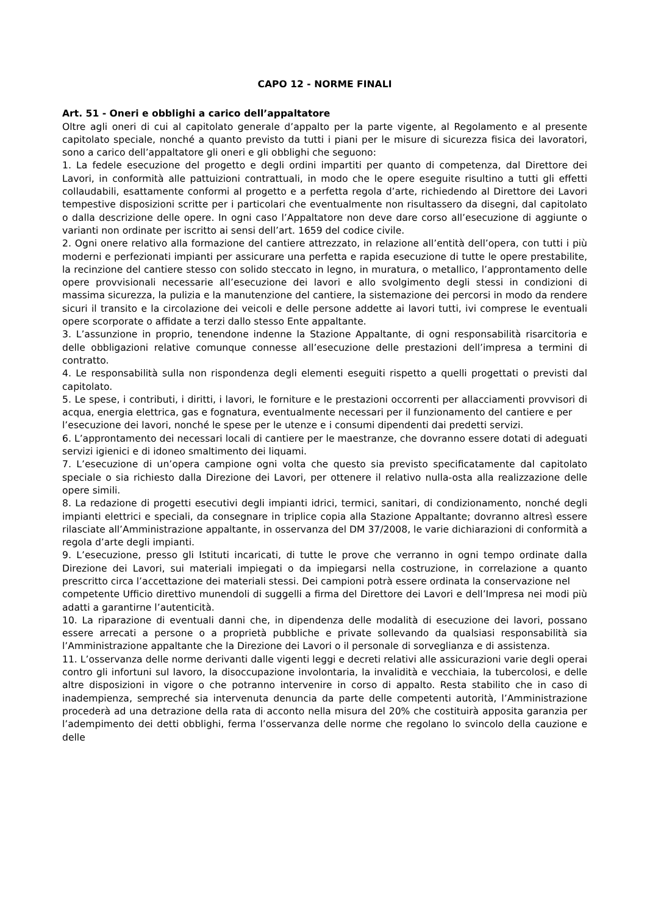CAPO 12 - NORME FINALI
Art. 51 - Oneri e obblighi a carico dell’appaltatore
Oltre agli oneri di cui al capitolato generale d’appalto per la parte vigente, al Regolamento e al presente capitolato speciale, nonché a quanto previsto da tutti i piani per le misure di sicurezza fisica dei lavoratori, sono a carico dell’appaltatore gli oneri e gli obblighi che seguono:
1. La fedele esecuzione del progetto e degli ordini impartiti per quanto di competenza, dal Direttore dei Lavori, in conformità alle pattuizioni contrattuali, in modo che le opere eseguite risultino a tutti gli effetti collaudabili, esattamente conformi al progetto e a perfetta regola d’arte, richiedendo al Direttore dei Lavori tempestive disposizioni scritte per i particolari che eventualmente non risultassero da disegni, dal capitolato o dalla descrizione delle opere. In ogni caso l’Appaltatore non deve dare corso all’esecuzione di aggiunte o varianti non ordinate per iscritto ai sensi dell’art. 1659 del codice civile.
2. Ogni onere relativo alla formazione del cantiere attrezzato, in relazione all’entità dell’opera, con tutti i più moderni e perfezionati impianti per assicurare una perfetta e rapida esecuzione di tutte le opere prestabilite, la recinzione del cantiere stesso con solido steccato in legno, in muratura, o metallico, l’approntamento delle opere provvisionali necessarie all’esecuzione dei lavori e allo svolgimento degli stessi in condizioni di massima sicurezza, la pulizia e la manutenzione del cantiere, la sistemazione dei percorsi in modo da rendere sicuri il transito e la circolazione dei veicoli e delle persone addette ai lavori tutti, ivi comprese le eventuali opere scorporate o affidate a terzi dallo stesso Ente appaltante.
3. L’assunzione in proprio, tenendone indenne la Stazione Appaltante, di ogni responsabilità risarcitoria e delle obbligazioni relative comunque connesse all’esecuzione delle prestazioni dell’impresa a termini di contratto.
4. Le responsabilità sulla non rispondenza degli elementi eseguiti rispetto a quelli progettati o previsti dal capitolato.
5. Le spese, i contributi, i diritti, i lavori, le forniture e le prestazioni occorrenti per allacciamenti provvisori di acqua, energia elettrica, gas e fognatura, eventualmente necessari per il funzionamento del cantiere e per
l’esecuzione dei lavori, nonché le spese per le utenze e i consumi dipendenti dai predetti servizi.
6. L’approntamento dei necessari locali di cantiere per le maestranze, che dovranno essere dotati di adeguati servizi igienici e di idoneo smaltimento dei liquami.
7. L’esecuzione di un’opera campione ogni volta che questo sia previsto specificatamente dal capitolato speciale o sia richiesto dalla Direzione dei Lavori, per ottenere il relativo nulla-osta alla realizzazione delle opere simili.
8. La redazione di progetti esecutivi degli impianti idrici, termici, sanitari, di condizionamento, nonché degli impianti elettrici e speciali, da consegnare in triplice copia alla Stazione Appaltante; dovranno altresì essere rilasciate all’Amministrazione appaltante, in osservanza del DM 37/2008, le varie dichiarazioni di conformità a regola d’arte degli impianti.
9. L’esecuzione, presso gli Istituti incaricati, di tutte le prove che verranno in ogni tempo ordinate dalla Direzione dei Lavori, sui materiali impiegati o da impiegarsi nella costruzione, in correlazione a quanto prescritto circa l’accettazione dei materiali stessi. Dei campioni potrà essere ordinata la conservazione nel
competente Ufficio direttivo munendoli di suggelli a firma del Direttore dei Lavori e dell’Impresa nei modi più adatti a garantirne l’autenticità.
10. La riparazione di eventuali danni che, in dipendenza delle modalità di esecuzione dei lavori, possano essere arrecati a persone o a proprietà pubbliche e private sollevando da qualsiasi responsabilità sia l’Amministrazione appaltante che la Direzione dei Lavori o il personale di sorveglianza e di assistenza.
11. L’osservanza delle norme derivanti dalle vigenti leggi e decreti relativi alle assicurazioni varie degli operai contro gli infortuni sul lavoro, la disoccupazione involontaria, la invalidità e vecchiaia, la tubercolosi, e delle altre disposizioni in vigore o che potranno intervenire in corso di appalto. Resta stabilito che in caso di inadempienza, sempreché sia intervenuta denuncia da parte delle competenti autorità, l’Amministrazione procederà ad una detrazione della rata di acconto nella misura del 20% che costituirà apposita garanzia per l’adempimento dei detti obblighi, ferma l’osservanza delle norme che regolano lo svincolo della cauzione e delle